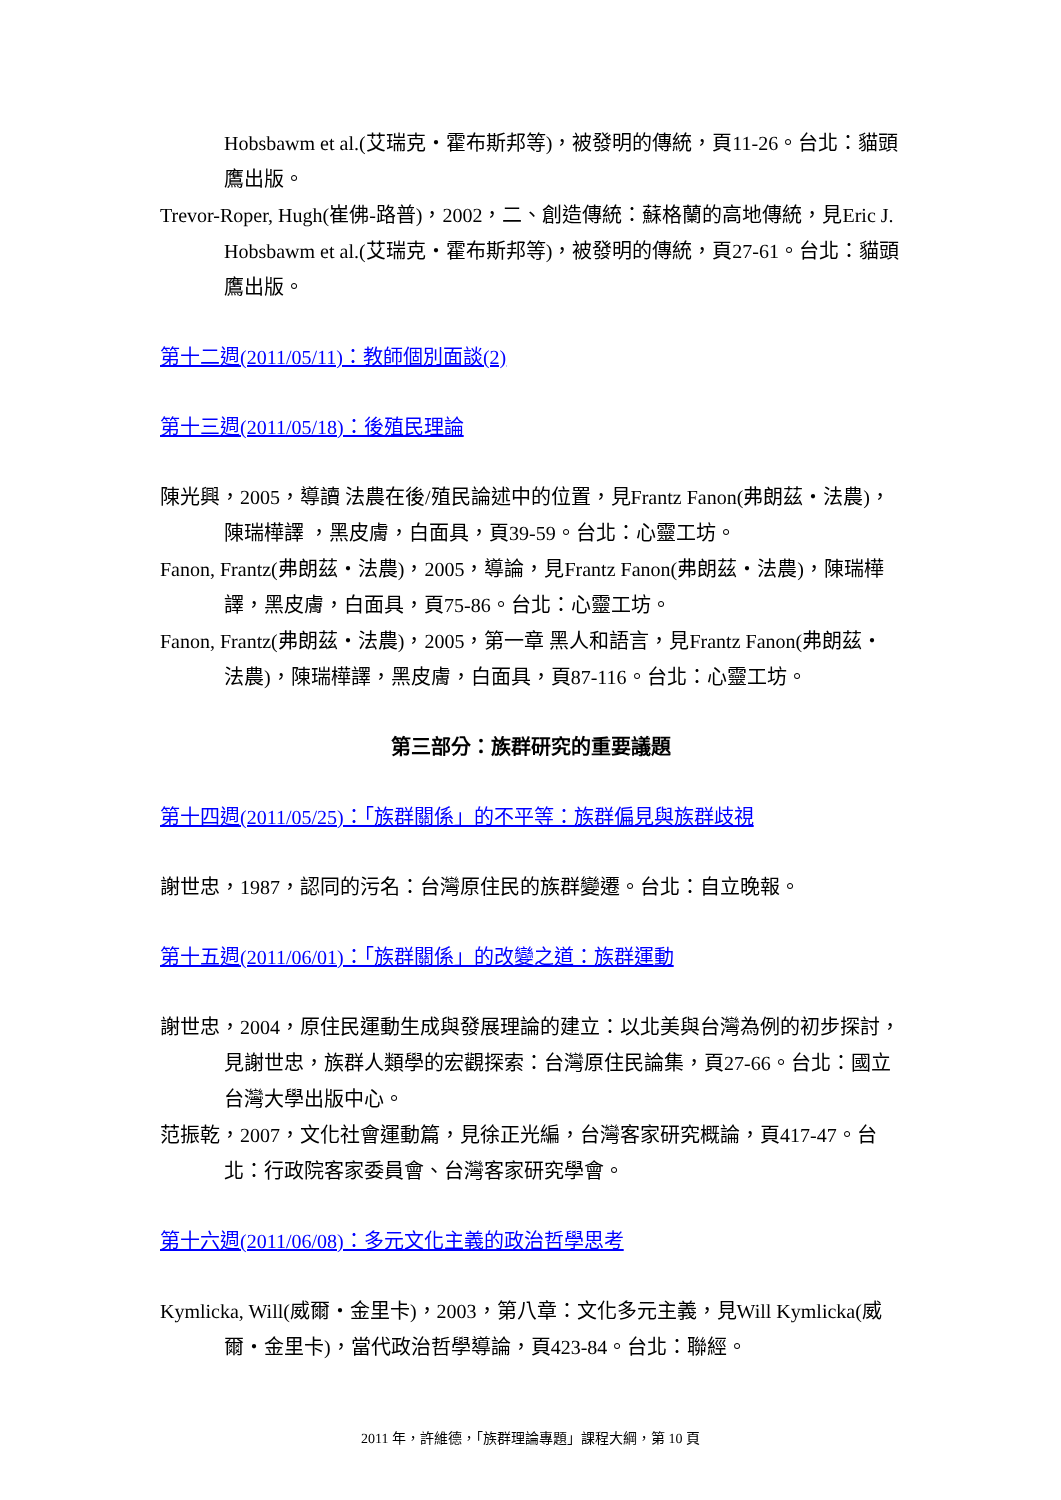Hobsbawm et al.(艾瑞克・霍布斯邦等)，被發明的傳統，頁11-26。台北：貓頭鷹出版。
Trevor-Roper, Hugh(崔佛-路普)，2002，二、創造傳統：蘇格蘭的高地傳統，見Eric J. Hobsbawm et al.(艾瑞克・霍布斯邦等)，被發明的傳統，頁27-61。台北：貓頭鷹出版。
第十二週(2011/05/11)：教師個別面談(2)
第十三週(2011/05/18)：後殖民理論
陳光興，2005，導讀 法農在後/殖民論述中的位置，見Frantz Fanon(弗朗茲・法農)，陳瑞樺譯 ，黑皮膚，白面具，頁39-59。台北：心靈工坊。
Fanon, Frantz(弗朗茲・法農)，2005，導論，見Frantz Fanon(弗朗茲・法農)，陳瑞樺譯，黑皮膚，白面具，頁75-86。台北：心靈工坊。
Fanon, Frantz(弗朗茲・法農)，2005，第一章 黑人和語言，見Frantz Fanon(弗朗茲・法農)，陳瑞樺譯，黑皮膚，白面具，頁87-116。台北：心靈工坊。
第三部分：族群研究的重要議題
第十四週(2011/05/25)：「族群關係」的不平等：族群偏見與族群歧視
謝世忠，1987，認同的污名：台灣原住民的族群變遷。台北：自立晚報。
第十五週(2011/06/01)：「族群關係」的改變之道：族群運動
謝世忠，2004，原住民運動生成與發展理論的建立：以北美與台灣為例的初步探討，見謝世忠，族群人類學的宏觀探索：台灣原住民論集，頁27-66。台北：國立台灣大學出版中心。
范振乾，2007，文化社會運動篇，見徐正光編，台灣客家研究概論，頁417-47。台北：行政院客家委員會、台灣客家研究學會。
第十六週(2011/06/08)：多元文化主義的政治哲學思考
Kymlicka, Will(威爾・金里卡)，2003，第八章：文化多元主義，見Will Kymlicka(威爾・金里卡)，當代政治哲學導論，頁423-84。台北：聯經。
2011 年，許維德，「族群理論專題」課程大綱，第 10 頁